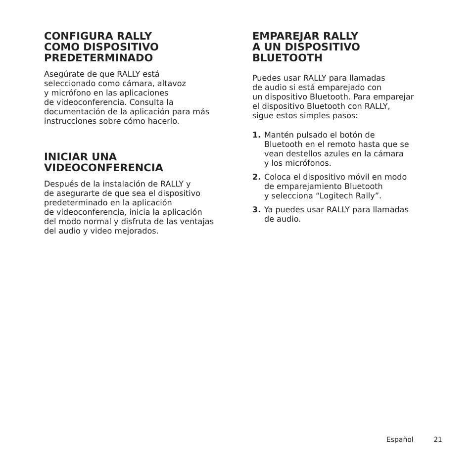CONFIGURA RALLY
COMO DISPOSITIVO
PREDETERMINADO
Asegúrate de que RALLY está
seleccionado como cámara, altavoz
y micrófono en las aplicaciones
de videoconferencia. Consulta la
documentación de la aplicación para más
instrucciones sobre cómo hacerlo.
INICIAR UNA
VIDEOCONFERENCIA
Después de la instalación de RALLY y
de asegurarte de que sea el dispositivo
predeterminado en la aplicación
de videoconferencia, inicia la aplicación
del modo normal y disfruta de las ventajas
del audio y video mejorados.
EMPAREJAR RALLY
A UN DISPOSITIVO
BLUETOOTH
Puedes usar RALLY para llamadas
de audio si está emparejado con
un dispositivo Bluetooth. Para emparejar
el dispositivo Bluetooth con RALLY,
sigue estos simples pasos:
1. Mantén pulsado el botón de
Bluetooth en el remoto hasta que se
vean destellos azules en la cámara
y los micrófonos.
2. Coloca el dispositivo móvil en modo
de emparejamiento Bluetooth
y selecciona “Logitech Rally”.
3. Ya puedes usar RALLY para llamadas
de audio.
Español 21